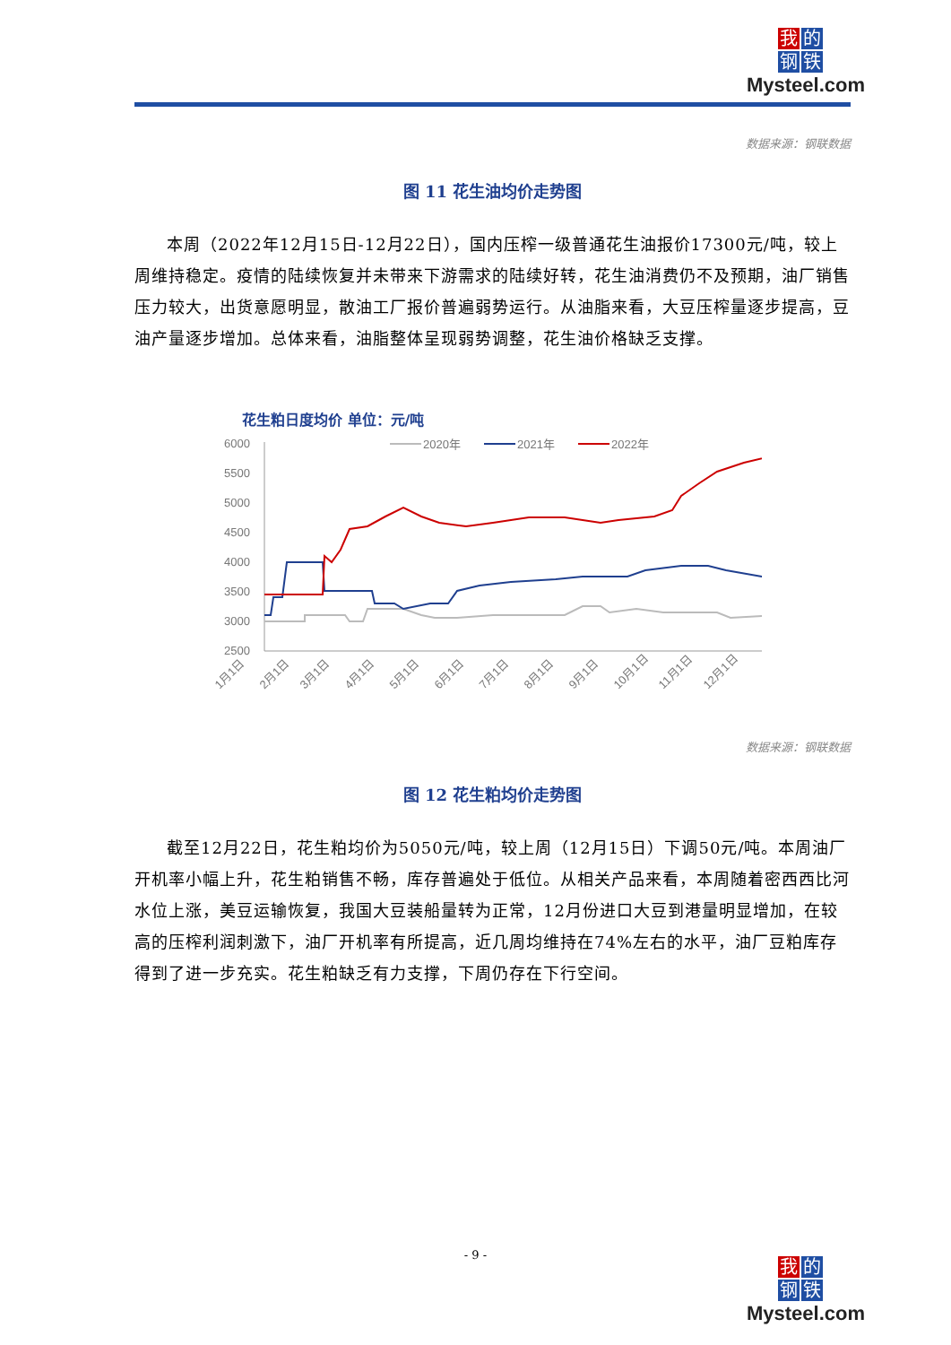我的
钢铁
Mysteel.com
数据来源：钢联数据
图 11 花生油均价走势图
本周（2022年12月15日-12月22日），国内压榨一级普通花生油报价17300元/吨，较上周维持稳定。疫情的陆续恢复并未带来下游需求的陆续好转，花生油消费仍不及预期，油厂销售压力较大，出货意愿明显，散油工厂报价普遍弱势运行。从油脂来看，大豆压榨量逐步提高，豆油产量逐步增加。总体来看，油脂整体呈现弱势调整，花生油价格缺乏支撑。
花生粕日度均价 单位：元/吨
6000
5500
5000
4500
4000
3500
3000
2500
2020年
2021年
2022年
1月1日
2月1日
3月1日
4月1日
5月1日
6月1日
7月1日
8月1日
9月1日
10月1日
11月1日
12月1日
数据来源：钢联数据
图 12 花生粕均价走势图
截至12月22日，花生粕均价为5050元/吨，较上周（12月15日）下调50元/吨。本周油厂开机率小幅上升，花生粕销售不畅，库存普遍处于低位。从相关产品来看，本周随着密西西比河水位上涨，美豆运输恢复，我国大豆装船量转为正常，12月份进口大豆到港量明显增加，在较高的压榨利润刺激下，油厂开机率有所提高，近几周均维持在74%左右的水平，油厂豆粕库存得到了进一步充实。花生粕缺乏有力支撑，下周仍存在下行空间。
- 9 -
我的
钢铁
Mysteel.com